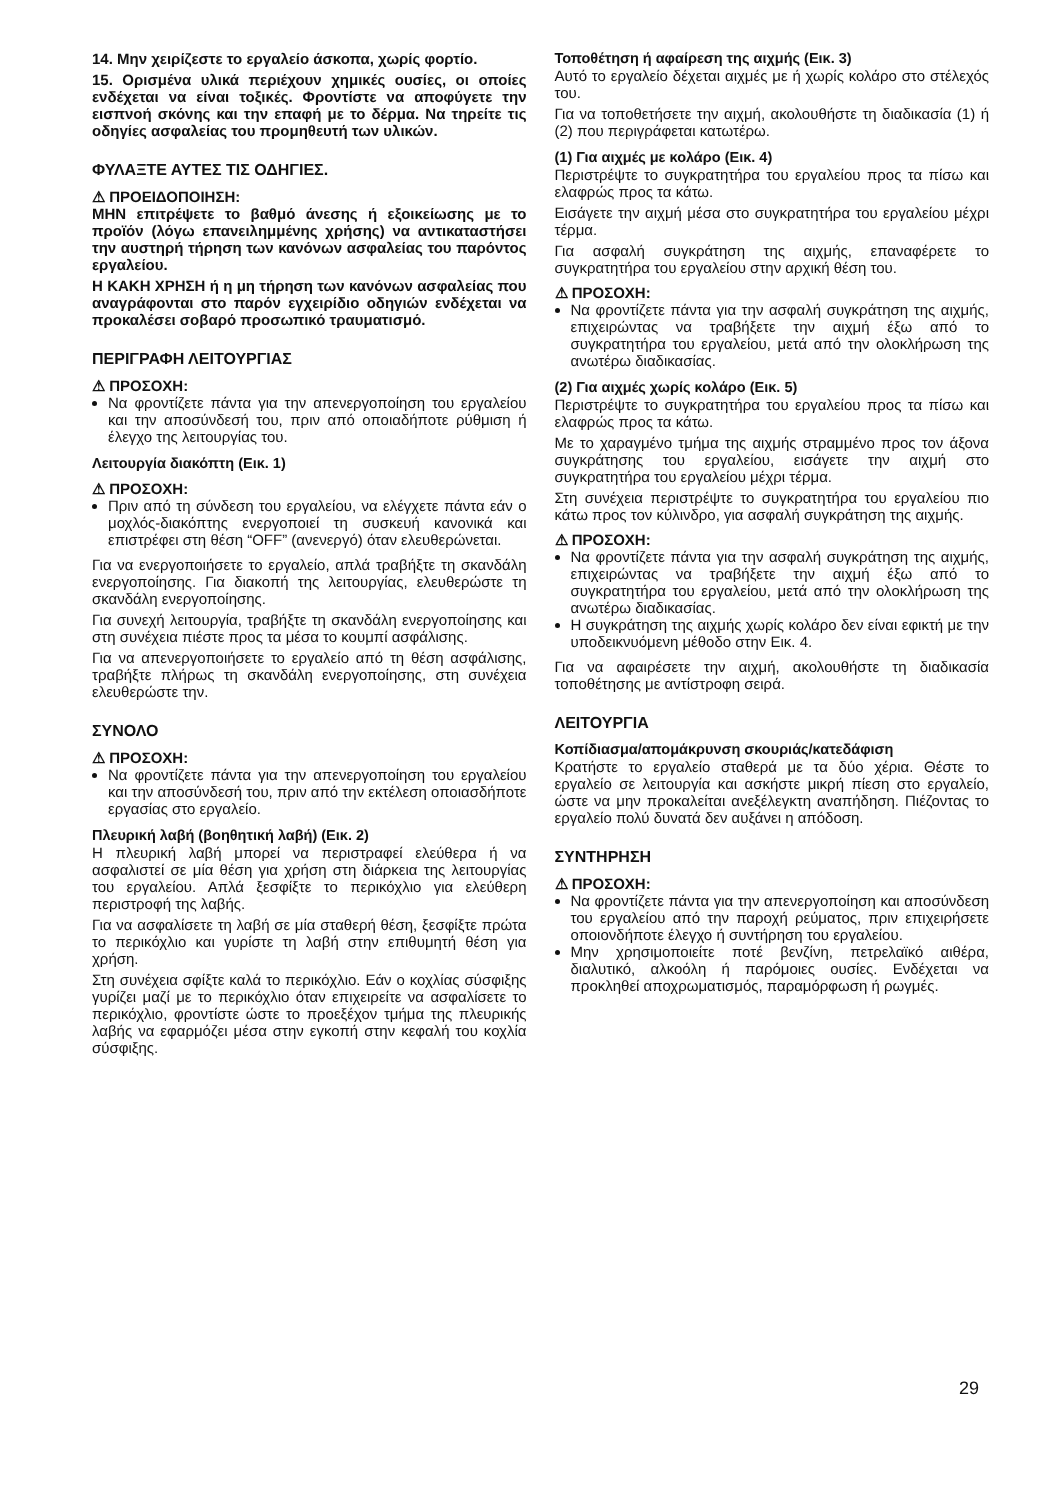14. Μην χειρίζεστε το εργαλείο άσκοπα, χωρίς φορτίο.
15. Ορισμένα υλικά περιέχουν χημικές ουσίες, οι οποίες ενδέχεται να είναι τοξικές. Φροντίστε να αποφύγετε την εισπνοή σκόνης και την επαφή με το δέρμα. Να τηρείτε τις οδηγίες ασφαλείας του προμηθευτή των υλικών.
ΦΥΛΑΞΤΕ ΑΥΤΕΣ ΤΙΣ ΟΔΗΓΙΕΣ.
⚠ ΠΡΟΕΙΔΟΠΟΙΗΣΗ:
ΜΗΝ επιτρέψετε το βαθμό άνεσης ή εξοικείωσης με το προϊόν (λόγω επανειλημμένης χρήσης) να αντικαταστήσει την αυστηρή τήρηση των κανόνων ασφαλείας του παρόντος εργαλείου.
Η ΚΑΚΗ ΧΡΗΣΗ ή η μη τήρηση των κανόνων ασφαλείας που αναγράφονται στο παρόν εγχειρίδιο οδηγιών ενδέχεται να προκαλέσει σοβαρό προσωπικό τραυματισμό.
ΠΕΡΙΓΡΑΦΗ ΛΕΙΤΟΥΡΓΙΑΣ
⚠ ΠΡΟΣΟΧΗ:
Να φροντίζετε πάντα για την απενεργοποίηση του εργαλείου και την αποσύνδεσή του, πριν από οποιαδήποτε ρύθμιση ή έλεγχο της λειτουργίας του.
Λειτουργία διακόπτη (Εικ. 1)
⚠ ΠΡΟΣΟΧΗ:
Πριν από τη σύνδεση του εργαλείου, να ελέγχετε πάντα εάν ο μοχλός-διακόπτης ενεργοποιεί τη συσκευή κανονικά και επιστρέφει στη θέση “OFF” (ανενεργό) όταν ελευθερώνεται.
Για να ενεργοποιήσετε το εργαλείο, απλά τραβήξτε τη σκανδάλη ενεργοποίησης. Για διακοπή της λειτουργίας, ελευθερώστε τη σκανδάλη ενεργοποίησης.
Για συνεχή λειτουργία, τραβήξτε τη σκανδάλη ενεργοποίησης και στη συνέχεια πιέστε προς τα μέσα το κουμπί ασφάλισης.
Για να απενεργοποιήσετε το εργαλείο από τη θέση ασφάλισης, τραβήξτε πλήρως τη σκανδάλη ενεργοποίησης, στη συνέχεια ελευθερώστε την.
ΣΥΝΟΛΟ
⚠ ΠΡΟΣΟΧΗ:
Να φροντίζετε πάντα για την απενεργοποίηση του εργαλείου και την αποσύνδεσή του, πριν από την εκτέλεση οποιασδήποτε εργασίας στο εργαλείο.
Πλευρική λαβή (βοηθητική λαβή) (Εικ. 2)
Η πλευρική λαβή μπορεί να περιστραφεί ελεύθερα ή να ασφαλιστεί σε μία θέση για χρήση στη διάρκεια της λειτουργίας του εργαλείου. Απλά ξεσφίξτε το περικόχλιο για ελεύθερη περιστροφή της λαβής.
Για να ασφαλίσετε τη λαβή σε μία σταθερή θέση, ξεσφίξτε πρώτα το περικόχλιο και γυρίστε τη λαβή στην επιθυμητή θέση για χρήση.
Στη συνέχεια σφίξτε καλά το περικόχλιο. Εάν ο κοχλίας σύσφιξης γυρίζει μαζί με το περικόχλιο όταν επιχειρείτε να ασφαλίσετε το περικόχλιο, φροντίστε ώστε το προεξέχον τμήμα της πλευρικής λαβής να εφαρμόζει μέσα στην εγκοπή στην κεφαλή του κοχλία σύσφιξης.
Τοποθέτηση ή αφαίρεση της αιχμής (Εικ. 3)
Αυτό το εργαλείο δέχεται αιχμές με ή χωρίς κολάρο στο στέλεχός του.
Για να τοποθετήσετε την αιχμή, ακολουθήστε τη διαδικασία (1) ή (2) που περιγράφεται κατωτέρω.
(1) Για αιχμές με κολάρο (Εικ. 4)
Περιστρέψτε το συγκρατητήρα του εργαλείου προς τα πίσω και ελαφρώς προς τα κάτω.
Εισάγετε την αιχμή μέσα στο συγκρατητήρα του εργαλείου μέχρι τέρμα.
Για ασφαλή συγκράτηση της αιχμής, επαναφέρετε το συγκρατητήρα του εργαλείου στην αρχική θέση του.
⚠ ΠΡΟΣΟΧΗ:
Να φροντίζετε πάντα για την ασφαλή συγκράτηση της αιχμής, επιχειρώντας να τραβήξετε την αιχμή έξω από το συγκρατητήρα του εργαλείου, μετά από την ολοκλήρωση της ανωτέρω διαδικασίας.
(2) Για αιχμές χωρίς κολάρο (Εικ. 5)
Περιστρέψτε το συγκρατητήρα του εργαλείου προς τα πίσω και ελαφρώς προς τα κάτω.
Με το χαραγμένο τμήμα της αιχμής στραμμένο προς τον άξονα συγκράτησης του εργαλείου, εισάγετε την αιχμή στο συγκρατητήρα του εργαλείου μέχρι τέρμα.
Στη συνέχεια περιστρέψτε το συγκρατητήρα του εργαλείου πιο κάτω προς τον κύλινδρο, για ασφαλή συγκράτηση της αιχμής.
⚠ ΠΡΟΣΟΧΗ:
Να φροντίζετε πάντα για την ασφαλή συγκράτηση της αιχμής, επιχειρώντας να τραβήξετε την αιχμή έξω από το συγκρατητήρα του εργαλείου, μετά από την ολοκλήρωση της ανωτέρω διαδικασίας.
Η συγκράτηση της αιχμής χωρίς κολάρο δεν είναι εφικτή με την υποδεικνυόμενη μέθοδο στην Εικ. 4.
Για να αφαιρέσετε την αιχμή, ακολουθήστε τη διαδικασία τοποθέτησης με αντίστροφη σειρά.
ΛΕΙΤΟΥΡΓΙΑ
Κοπίδιασμα/απομάκρυνση σκουριάς/κατεδάφιση
Κρατήστε το εργαλείο σταθερά με τα δύο χέρια. Θέστε το εργαλείο σε λειτουργία και ασκήστε μικρή πίεση στο εργαλείο, ώστε να μην προκαλείται ανεξέλεγκτη αναπήδηση. Πιέζοντας το εργαλείο πολύ δυνατά δεν αυξάνει η απόδοση.
ΣΥΝΤΗΡΗΣΗ
⚠ ΠΡΟΣΟΧΗ:
Να φροντίζετε πάντα για την απενεργοποίηση και αποσύνδεση του εργαλείου από την παροχή ρεύματος, πριν επιχειρήσετε οποιονδήποτε έλεγχο ή συντήρηση του εργαλείου.
Μην χρησιμοποιείτε ποτέ βενζίνη, πετρελαϊκό αιθέρα, διαλυτικό, αλκοόλη ή παρόμοιες ουσίες. Ενδέχεται να προκληθεί αποχρωματισμός, παραμόρφωση ή ρωγμές.
29